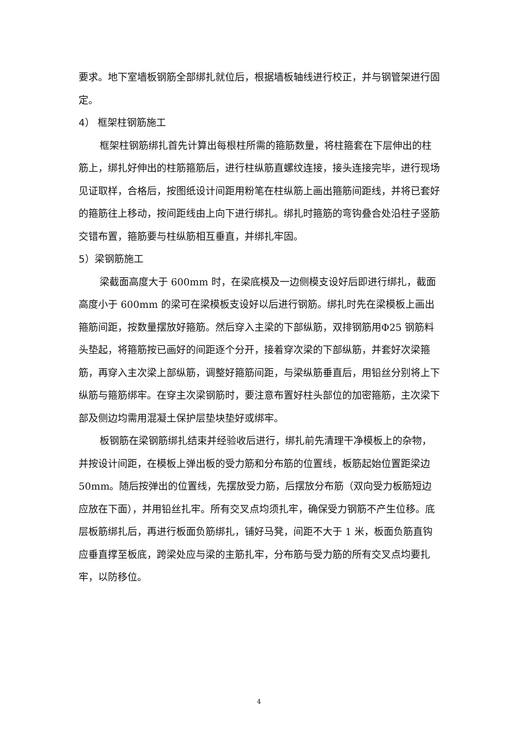要求。地下室墙板钢筋全部绑扎就位后，根据墙板轴线进行校正，并与钢管架进行固定。
4） 框架柱钢筋施工
框架柱钢筋绑扎首先计算出每根柱所需的箍筋数量，将柱箍套在下层伸出的柱筋上，绑扎好伸出的柱筋箍筋后，进行柱纵筋直螺纹连接，接头连接完毕，进行现场见证取样，合格后，按图纸设计间距用粉笔在柱纵筋上画出箍筋间距线，并将已套好的箍筋往上移动，按间距线由上向下进行绑扎。绑扎时箍筋的弯钩叠合处沿柱子竖筋交错布置，箍筋要与柱纵筋相互垂直，并绑扎牢固。
5）梁钢筋施工
梁截面高度大于 600mm 时，在梁底模及一边侧模支设好后即进行绑扎，截面高度小于 600mm 的梁可在梁模板支设好以后进行钢筋。绑扎时先在梁模板上画出箍筋间距，按数量摆放好箍筋。然后穿入主梁的下部纵筋，双排钢筋用Φ25 钢筋料头垫起，将箍筋按已画好的间距逐个分开，接着穿次梁的下部纵筋，并套好次梁箍筋，再穿入主次梁上部纵筋，调整好箍筋间距，与梁纵筋垂直后，用铅丝分别将上下纵筋与箍筋绑牢。在穿主次梁钢筋时，要注意布置好柱头部位的加密箍筋，主次梁下部及侧边均需用混凝土保护层垫块垫好或绑牢。
板钢筋在梁钢筋绑扎结束并经验收后进行，绑扎前先清理干净模板上的杂物，并按设计间距，在模板上弹出板的受力筋和分布筋的位置线，板筋起始位置距梁边 50mm。随后按弹出的位置线，先摆放受力筋，后摆放分布筋（双向受力板筋短边应放在下面），并用铅丝扎牢。所有交叉点均须扎牢，确保受力钢筋不产生位移。底层板筋绑扎后，再进行板面负筋绑扎，铺好马凳，间距不大于 1 米，板面负筋直钩应垂直撑至板底，跨梁处应与梁的主筋扎牢，分布筋与受力筋的所有交叉点均要扎牢，以防移位。
4